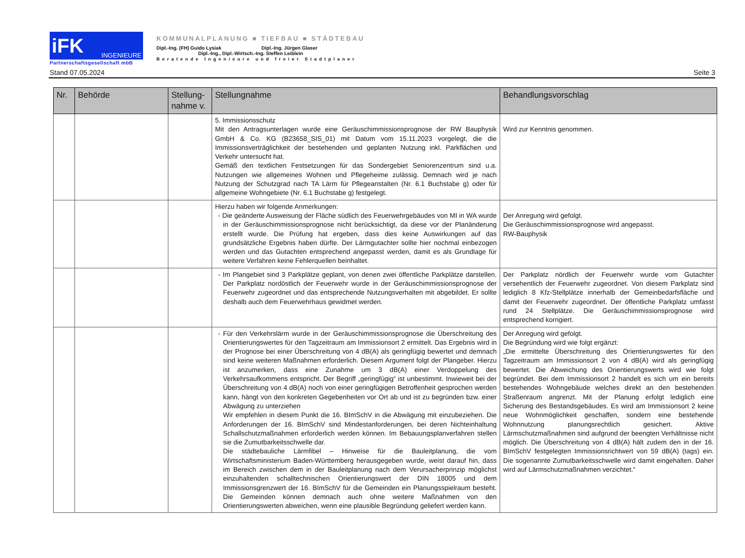iFK INGENIEURE
Partnerschaftsgesellschaft mbB
KOMMUNALPLANUNG ■ TIEFBAU ■ STÄDTEBAU
Dipl.-Ing. (FH) Guido Lysiak Dipl.-Ing. Jürgen Glaser
Dipl.-Ing., Dipl.-Wirtsch.-Ing. Steffen Leiblein
Beratende Ingenieure und freier Stadtplaner
Stand 07.05.2024 Seite 3
| Nr. | Behörde | Stellung- nahme v. | Stellungnahme | Behandlungsvorschlag |
| --- | --- | --- | --- | --- |
| | | | 5. Immissionsschutz Mit den Antragsunterlagen wurde eine Geräuschimmissionsprognose der RW Bauphysik GmbH & Co. KG (B23658_SIS_01) mit Datum vom 15.11.2023 vorgelegt, die die Immissionsverträglichkeit der bestehenden und geplanten Nutzung inkl. Parkflächen und Verkehr untersucht hat. Gemäß den textlichen Festsetzungen für das Sondergebiet Seniorenzentrum sind u.a. Nutzungen wie allgemeines Wohnen und Pflegeheime zulässig. Demnach wird je nach Nutzung der Schutzgrad nach TA Lärm für Pflegeanstalten (Nr. 6.1 Buchstabe g) oder für allgemeine Wohngebiete (Nr. 6.1 Buchstabe g) festgelegt. | Wird zur Kenntnis genommen. |
| | | | Hierzu haben wir folgende Anmerkungen: - Die geänderte Ausweisung der Fläche südlich des Feuerwehrgebäudes von MI in WA wurde in der Geräuschimmissionsprognose nicht berücksichtigt, da diese vor der Planänderung erstellt wurde. Die Prüfung hat ergeben, dass dies keine Auswirkungen auf das grundsätzliche Ergebnis haben dürfte. Der Lärmgutachter sollte hier nochmal einbezogen werden und das Gutachten entsprechend angepasst werden, damit es als Grundlage für weitere Verfahren keine Fehlerquellen beinhaltet. | Der Anregung wird gefolgt. Die Geräuschimmissionsprognose wird angepasst. RW-Bauphysik |
| | | | - Im Plangebiet sind 3 Parkplätze geplant, von denen zwei öffentliche Parkplätze darstellen. Der Parkplatz nordöstlich der Feuerwehr wurde in der Geräuschimmissionsprognose der Feuerwehr zugeordnet und das entsprechende Nutzungsverhalten mit abgebildet. Er sollte deshalb auch dem Feuerwehrhaus gewidmet werden. | Der Parkplatz nördlich der Feuerwehr wurde vom Gutachter versehentlich der Feuerwehr zugeordnet. Von diesem Parkplatz sind lediglich 8 Kfz-Stellplätze innerhalb der Gemeinbedarfsfläche und damit der Feuerwehr zugeordnet. Der öffentliche Parkplatz umfasst rund 24 Stellplätze. Die Geräuschimmissionsprognose wird entsprechend korrigiert. |
| | | | - Für den Verkehrslärm wurde in der Geräuschimmissionsprognose die Überschreitung des Orientierungswertes für den Tagzeitraum am Immissionsort 2 ermittelt. Das Ergebnis wird in der Prognose bei einer Überschreitung von 4 dB(A) als geringfügig bewertet und demnach sind keine weiteren Maßnahmen erforderlich. Diesem Argument folgt der Plangeber. Hierzu ist anzumerken, dass eine Zunahme um 3 dB(A) einer Verdoppelung des Verkehrsaufkommens entspricht. Der Begriff „geringfügig“ ist unbestimmt. Inwieweit bei der Überschreitung von 4 dB(A) noch von einer geringfügigen Betroffenheit gesprochen werden kann, hängt von den konkreten Gegebenheiten vor Ort ab und ist zu begründen bzw. einer Abwägung zu unterziehen Wir empfehlen in diesem Punkt die 16. BImSchV in die Abwägung mit einzubeziehen. Die Anforderungen der 16. BImSchV sind Mindestanforderungen, bei deren Nichteinhaltung Schallschutzmaßnahmen erforderlich werden können. Im Bebauungsplanverfahren stellen sie die Zumutbarkeitsschwelle dar. Die städtebauliche Lärmfibel – Hinweise für die Bauleitplanung, die vom Wirtschaftsministerium Baden-Württemberg herausgegeben wurde, weist darauf hin, dass im Bereich zwischen dem in der Bauleitplanung nach dem Verursacherprinzip möglichst einzuhaltenden schalltechnischen Orientierungswert der DIN 18005 und dem Immissionsgrenzwert der 16. BImSchV für die Gemeinden ein Planungsspielraum besteht. Die Gemeinden können demnach auch ohne weitere Maßnahmen von den Orientierungswerten abweichen, wenn eine plausible Begründung geliefert werden kann. | Der Anregung wird gefolgt. Die Begründung wird wie folgt ergänzt: „Die ermittelte Überschreitung des Orientierungswertes für den Tagzeitraum am Immissionsort 2 von 4 dB(A) wird als geringfügig bewertet. Die Abweichung des Orientierungswerts wird wie folgt begründet. Bei dem Immissionsort 2 handelt es sich um ein bereits bestehendes Wohngebäude welches direkt an den bestehenden Straßenraum angrenzt. Mit der Planung erfolgt lediglich eine Sicherung des Bestandsgebäudes. Es wird am Immissionsort 2 keine neue Wohnmöglichkeit geschaffen, sondern eine bestehende Wohnnutzung planungsrechtlich gesichert. Aktive Lärmschutzmaßnahmen sind aufgrund der beengten Verhältnisse nicht möglich. Die Überschreitung von 4 dB(A) hält zudem den in der 16. BImSchV festgelegten Immissionsrichtwert von 59 dB(A) (tags) ein. Die sogenannte Zumutbarkeitsschwelle wird damit eingehalten. Daher wird auf Lärmschutzmaßnahmen verzichtet.“ |